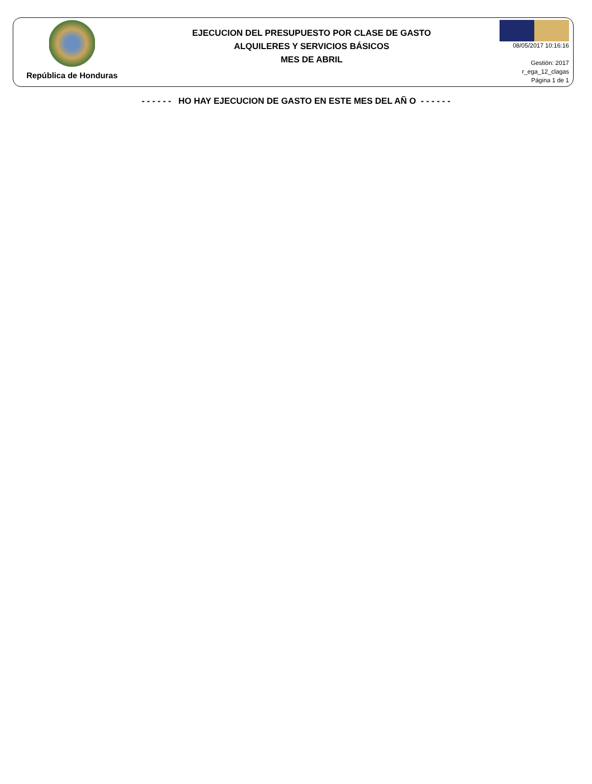República de Honduras
EJECUCION DEL PRESUPUESTO POR CLASE DE GASTO
ALQUILERES Y SERVICIOS BÁSICOS
MES DE ABRIL
08/05/2017 10:16:16
Gestión: 2017
r_ega_12_clagas
Página 1 de 1
- - - - - - HO HAY EJECUCION DE GASTO EN ESTE MES DEL AÑ O - - - - - -